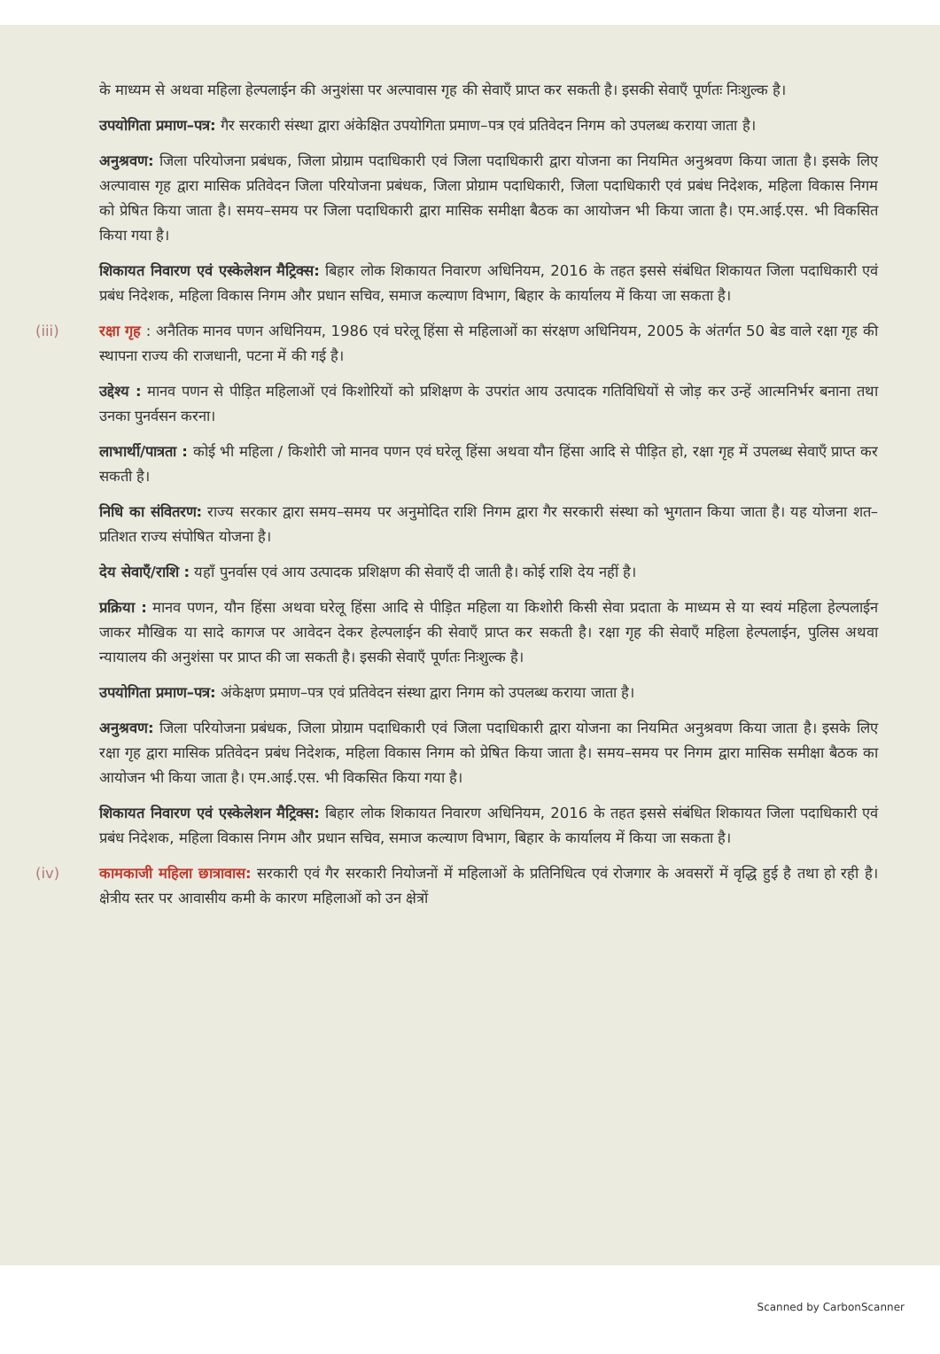के माध्यम से अथवा महिला हेल्पलाईन की अनुशंसा पर अल्पावास गृह की सेवाएँ प्राप्त कर सकती है। इसकी सेवाएँ पूर्णतः निःशुल्क है।
उपयोगिता प्रमाण–पत्र: गैर सरकारी संस्था द्वारा अंकेक्षित उपयोगिता प्रमाण–पत्र एवं प्रतिवेदन निगम को उपलब्ध कराया जाता है।
अनुश्रवण: जिला परियोजना प्रबंधक, जिला प्रोग्राम पदाधिकारी एवं जिला पदाधिकारी द्वारा योजना का नियमित अनुश्रवण किया जाता है। इसके लिए अल्पावास गृह द्वारा मासिक प्रतिवेदन जिला परियोजना प्रबंधक, जिला प्रोग्राम पदाधिकारी, जिला पदाधिकारी एवं प्रबंध निदेशक, महिला विकास निगम को प्रेषित किया जाता है। समय–समय पर जिला पदाधिकारी द्वारा मासिक समीक्षा बैठक का आयोजन भी किया जाता है। एम.आई.एस. भी विकसित किया गया है।
शिकायत निवारण एवं एस्केलेशन मैट्रिक्स: बिहार लोक शिकायत निवारण अधिनियम, 2016 के तहत इससे संबंधित शिकायत जिला पदाधिकारी एवं प्रबंध निदेशक, महिला विकास निगम और प्रधान सचिव, समाज कल्याण विभाग, बिहार के कार्यालय में किया जा सकता है।
(iii) रक्षा गृह : अनैतिक मानव पणन अधिनियम, 1986 एवं घरेलू हिंसा से महिलाओं का संरक्षण अधिनियम, 2005 के अंतर्गत 50 बेड वाले रक्षा गृह की स्थापना राज्य की राजधानी, पटना में की गई है।
उद्देश्य : मानव पणन से पीड़ित महिलाओं एवं किशोरियों को प्रशिक्षण के उपरांत आय उत्पादक गतिविधियों से जोड़ कर उन्हें आत्मनिर्भर बनाना तथा उनका पुनर्वसन करना।
लाभार्थी/पात्रता : कोई भी महिला / किशोरी जो मानव पणन एवं घरेलू हिंसा अथवा यौन हिंसा आदि से पीड़ित हो, रक्षा गृह में उपलब्ध सेवाएँ प्राप्त कर सकती है।
निधि का संवितरण: राज्य सरकार द्वारा समय–समय पर अनुमोदित राशि निगम द्वारा गैर सरकारी संस्था को भुगतान किया जाता है। यह योजना शत–प्रतिशत राज्य संपोषित योजना है।
देय सेवाएँ/राशि : यहाँ पुनर्वास एवं आय उत्पादक प्रशिक्षण की सेवाएँ दी जाती है। कोई राशि देय नहीं है।
प्रक्रिया : मानव पणन, यौन हिंसा अथवा घरेलू हिंसा आदि से पीड़ित महिला या किशोरी किसी सेवा प्रदाता के माध्यम से या स्वयं महिला हेल्पलाईन जाकर मौखिक या सादे कागज पर आवेदन देकर हेल्पलाईन की सेवाएँ प्राप्त कर सकती है। रक्षा गृह की सेवाएँ महिला हेल्पलाईन, पुलिस अथवा न्यायालय की अनुशंसा पर प्राप्त की जा सकती है। इसकी सेवाएँ पूर्णतः निःशुल्क है।
उपयोगिता प्रमाण–पत्र: अंकेक्षण प्रमाण–पत्र एवं प्रतिवेदन संस्था द्वारा निगम को उपलब्ध कराया जाता है।
अनुश्रवण: जिला परियोजना प्रबंधक, जिला प्रोग्राम पदाधिकारी एवं जिला पदाधिकारी द्वारा योजना का नियमित अनुश्रवण किया जाता है। इसके लिए रक्षा गृह द्वारा मासिक प्रतिवेदन प्रबंध निदेशक, महिला विकास निगम को प्रेषित किया जाता है। समय–समय पर निगम द्वारा मासिक समीक्षा बैठक का आयोजन भी किया जाता है। एम.आई.एस. भी विकसित किया गया है।
शिकायत निवारण एवं एस्केलेशन मैट्रिक्स: बिहार लोक शिकायत निवारण अधिनियम, 2016 के तहत इससे संबंधित शिकायत जिला पदाधिकारी एवं प्रबंध निदेशक, महिला विकास निगम और प्रधान सचिव, समाज कल्याण विभाग, बिहार के कार्यालय में किया जा सकता है।
(iv) कामकाजी महिला छात्रावास: सरकारी एवं गैर सरकारी नियोजनों में महिलाओं के प्रतिनिधित्व एवं रोजगार के अवसरों में वृद्धि हुई है तथा हो रही है। क्षेत्रीय स्तर पर आवासीय कमी के कारण महिलाओं को उन क्षेत्रों
Scanned by CarbonScanner